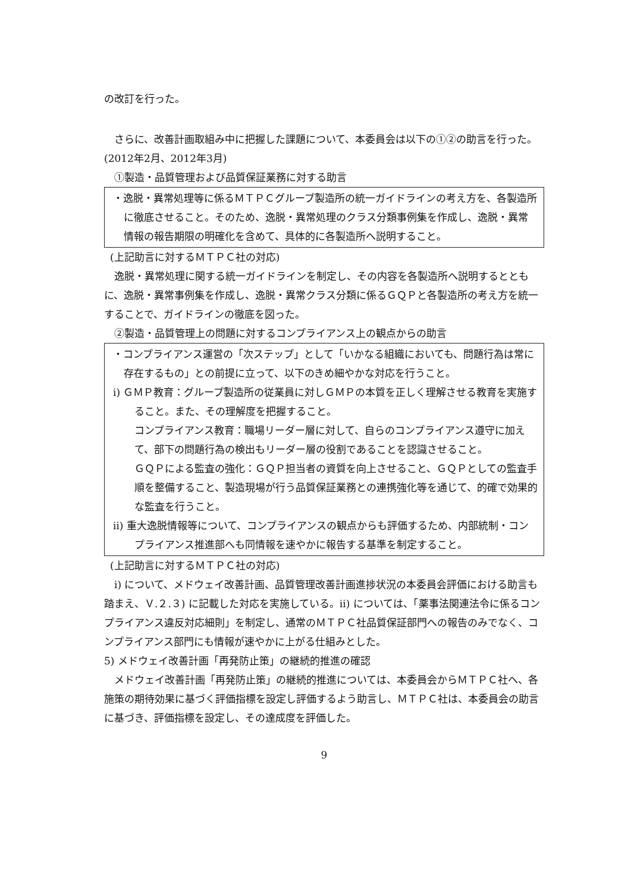の改訂を行った。
さらに、改善計画取組み中に把握した課題について、本委員会は以下の①②の助言を行った。(2012年2月、2012年3月)
①製造・品質管理および品質保証業務に対する助言
・逸脱・異常処理等に係るＭＴＰＣグループ製造所の統一ガイドラインの考え方を、各製造所に徹底させること。そのため、逸脱・異常処理のクラス分類事例集を作成し、逸脱・異常情報の報告期限の明確化を含めて、具体的に各製造所へ説明すること。
(上記助言に対するＭＴＰＣ社の対応)
逸脱・異常処理に関する統一ガイドラインを制定し、その内容を各製造所へ説明するとともに、逸脱・異常事例集を作成し、逸脱・異常クラス分類に係るＧＱＰと各製造所の考え方を統一することで、ガイドラインの徹底を図った。
②製造・品質管理上の問題に対するコンプライアンス上の観点からの助言
・コンプライアンス運営の「次ステップ」として「いかなる組織においても、問題行為は常に存在するもの」との前提に立って、以下のきめ細やかな対応を行うこと。
ⅰ) ＧＭＰ教育：グループ製造所の従業員に対しＧＭＰの本質を正しく理解させる教育を実施すること。また、その理解度を把握すること。
コンプライアンス教育：職場リーダー層に対して、自らのコンプライアンス遵守に加えて、部下の問題行為の検出もリーダー層の役割であることを認識させること。
ＧＱＰによる監査の強化：ＧＱＰ担当者の資質を向上させること、ＧＱＰとしての監査手順を整備すること、製造現場が行う品質保証業務との連携強化等を通じて、的確で効果的な監査を行うこと。
ⅱ) 重大逸脱情報等について、コンプライアンスの観点からも評価するため、内部統制・コンプライアンス推進部へも同情報を速やかに報告する基準を制定すること。
(上記助言に対するＭＴＰＣ社の対応)
ⅰ) について、メドウェイ改善計画、品質管理改善計画進捗状況の本委員会評価における助言も踏まえ、Ｖ.２.３) に記載した対応を実施している。ⅱ) については、「薬事法関連法令に係るコンプライアンス違反対応細則」を制定し、通常のＭＴＰＣ社品質保証部門への報告のみでなく、コンプライアンス部門にも情報が速やかに上がる仕組みとした。
5) メドウェイ改善計画「再発防止策」の継続的推進の確認
メドウェイ改善計画「再発防止策」の継続的推進については、本委員会からＭＴＰＣ社へ、各施策の期待効果に基づく評価指標を設定し評価するよう助言し、ＭＴＰＣ社は、本委員会の助言に基づき、評価指標を設定し、その達成度を評価した。
9